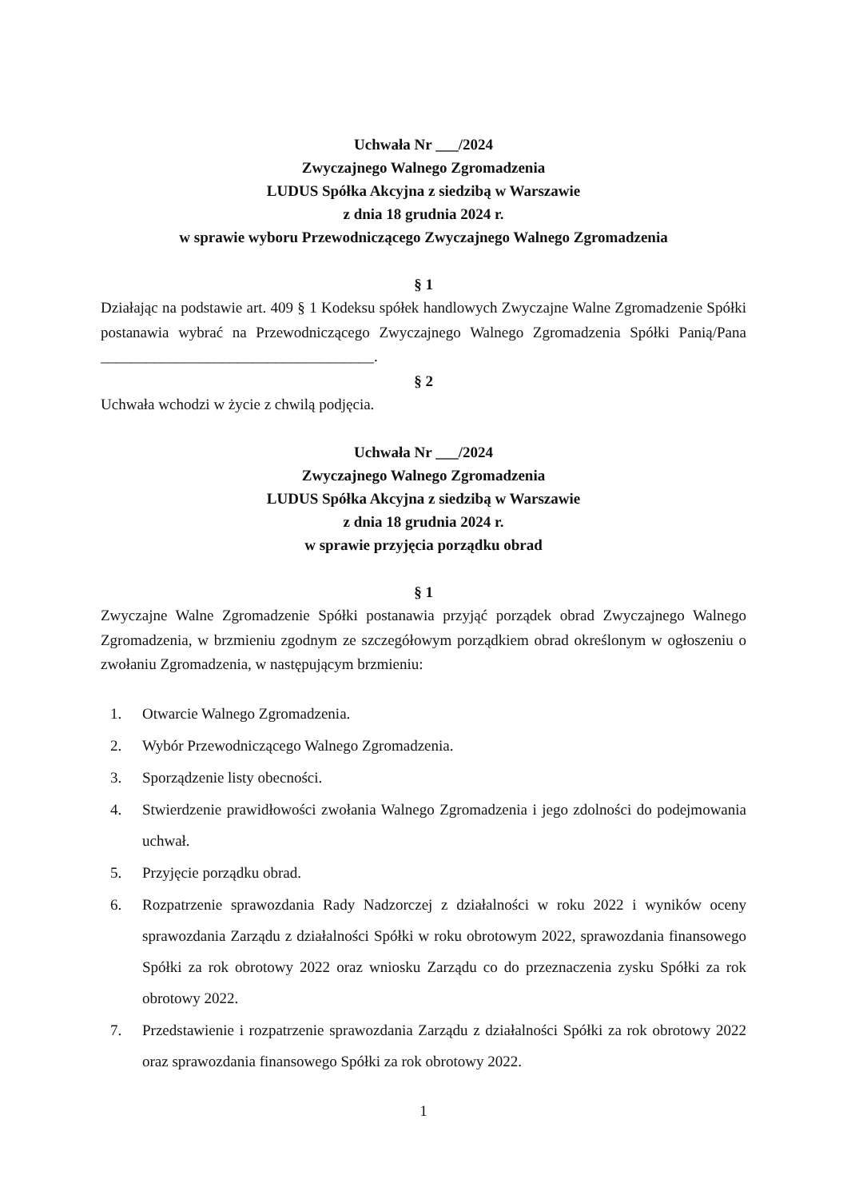Uchwała Nr ___/2024
Zwyczajnego Walnego Zgromadzenia
LUDUS Spółka Akcyjna z siedzibą w Warszawie
z dnia 18 grudnia 2024 r.
w sprawie wyboru Przewodniczącego Zwyczajnego Walnego Zgromadzenia
§ 1
Działając na podstawie art. 409 § 1 Kodeksu spółek handlowych Zwyczajne Walne Zgromadzenie Spółki postanawia wybrać na Przewodniczącego Zwyczajnego Walnego Zgromadzenia Spółki Panią/Pana ____________________________________.
§ 2
Uchwała wchodzi w życie z chwilą podjęcia.
Uchwała Nr ___/2024
Zwyczajnego Walnego Zgromadzenia
LUDUS Spółka Akcyjna z siedzibą w Warszawie
z dnia 18 grudnia 2024 r.
w sprawie przyjęcia porządku obrad
§ 1
Zwyczajne Walne Zgromadzenie Spółki postanawia przyjąć porządek obrad Zwyczajnego Walnego Zgromadzenia, w brzmieniu zgodnym ze szczegółowym porządkiem obrad określonym w ogłoszeniu o zwołaniu Zgromadzenia, w następującym brzmieniu:
1. Otwarcie Walnego Zgromadzenia.
2. Wybór Przewodniczącego Walnego Zgromadzenia.
3. Sporządzenie listy obecności.
4. Stwierdzenie prawidłowości zwołania Walnego Zgromadzenia i jego zdolności do podejmowania uchwał.
5. Przyjęcie porządku obrad.
6. Rozpatrzenie sprawozdania Rady Nadzorczej z działalności w roku 2022 i wyników oceny sprawozdania Zarządu z działalności Spółki w roku obrotowym 2022, sprawozdania finansowego Spółki za rok obrotowy 2022 oraz wniosku Zarządu co do przeznaczenia zysku Spółki za rok obrotowy 2022.
7. Przedstawienie i rozpatrzenie sprawozdania Zarządu z działalności Spółki za rok obrotowy 2022 oraz sprawozdania finansowego Spółki za rok obrotowy 2022.
1